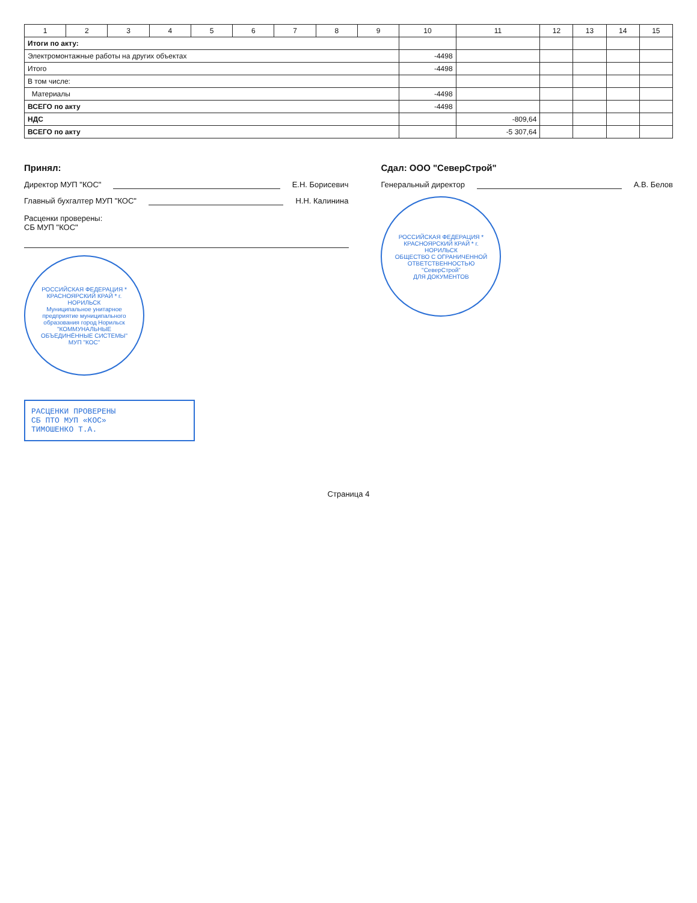| 1 | 2 | 3 | 4 | 5 | 6 | 7 | 8 | 9 | 10 | 11 | 12 | 13 | 14 | 15 |
| --- | --- | --- | --- | --- | --- | --- | --- | --- | --- | --- | --- | --- | --- | --- |
| Итоги по акту: | | | | | | | | | | | | | | |
| Электромонтажные работы на других объектах | | | | | | | | | -4498 | | | | | |
| Итого | | | | | | | | | -4498 | | | | | |
| В том числе: | | | | | | | | | | | | | | |
| Материалы | | | | | | | | | -4498 | | | | | |
| ВСЕГО по акту | | | | | | | | | -4498 | | | | | |
| НДС | | | | | | | | | | -809,64 | | | | |
| ВСЕГО по акту | | | | | | | | | | -5 307,64 | | | | |
Принял:
Директор МУП "КОС" Е.Н. Борисевич
Главный бухгалтер МУП "КОС" Н.Н. Калинина
Расценки проверены:
СБ МУП "КОС"
РОССИЙСКАЯ ФЕДЕРАЦИЯ * КРАСНОЯРСКИЙ КРАЙ * г. НОРИЛЬСК
Муниципальное унитарное предприятие муниципального образования город Норильск
"КОММУНАЛЬНЫЕ ОБЪЕДИНЁННЫЕ СИСТЕМЫ"
МУП "КОС"
Сдал: ООО "СеверСтрой"
Генеральный директор А.В. Белов
РОССИЙСКАЯ ФЕДЕРАЦИЯ * КРАСНОЯРСКИЙ КРАЙ * г. НОРИЛЬСК
ОБЩЕСТВО С ОГРАНИЧЕННОЙ ОТВЕТСТВЕННОСТЬЮ "СеверСтрой"
ДЛЯ ДОКУМЕНТОВ
РАСЦЕНКИ ПРОВЕРЕНЫ
СБ ПТО МУП «КОС»
ТИМОШЕНКО Т.А.
Страница 4